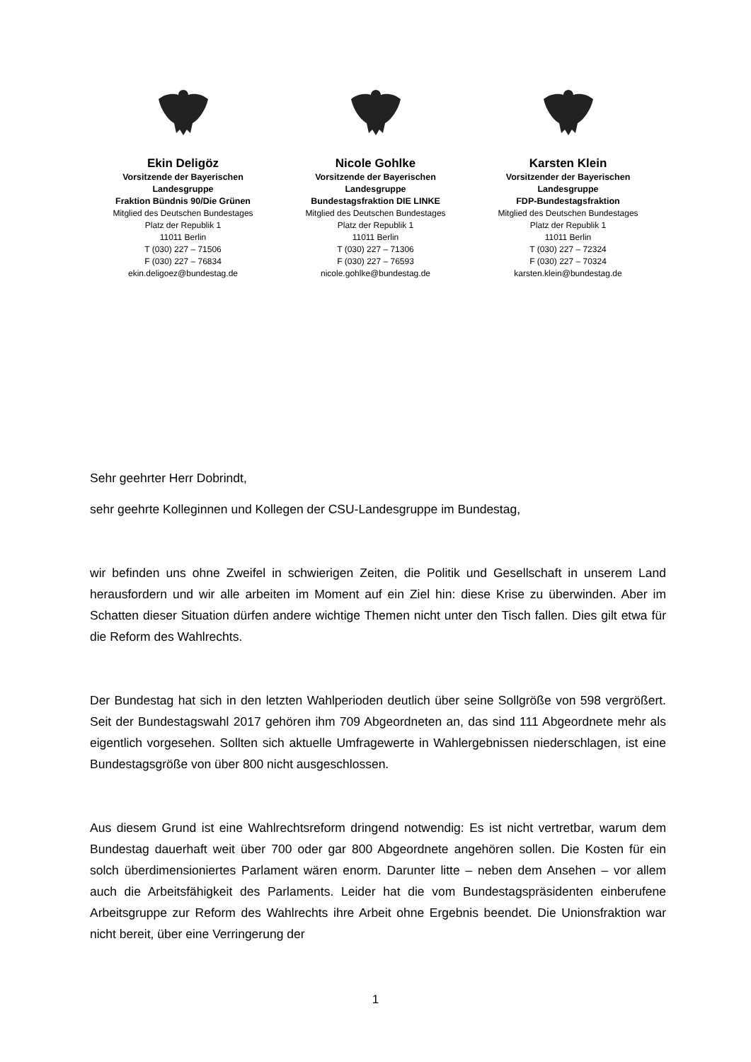Ekin Deligöz
Vorsitzende der Bayerischen
Landesgruppe
Fraktion Bündnis 90/Die Grünen
Mitglied des Deutschen Bundestages
Platz der Republik 1
11011 Berlin
T (030) 227 – 71506
F (030) 227 – 76834
ekin.deligoez@bundestag.de
Nicole Gohlke
Vorsitzende der Bayerischen
Landesgruppe
Bundestagsfraktion DIE LINKE
Mitglied des Deutschen Bundestages
Platz der Republik 1
11011 Berlin
T (030) 227 – 71306
F (030) 227 – 76593
nicole.gohlke@bundestag.de
Karsten Klein
Vorsitzender der Bayerischen
Landesgruppe
FDP-Bundestagsfraktion
Mitglied des Deutschen Bundestages
Platz der Republik 1
11011 Berlin
T (030) 227 – 72324
F (030) 227 – 70324
karsten.klein@bundestag.de
Sehr geehrter Herr Dobrindt,
sehr geehrte Kolleginnen und Kollegen der CSU-Landesgruppe im Bundestag,
wir befinden uns ohne Zweifel in schwierigen Zeiten, die Politik und Gesellschaft in unserem Land herausfordern und wir alle arbeiten im Moment auf ein Ziel hin: diese Krise zu überwinden. Aber im Schatten dieser Situation dürfen andere wichtige Themen nicht unter den Tisch fallen. Dies gilt etwa für die Reform des Wahlrechts.
Der Bundestag hat sich in den letzten Wahlperioden deutlich über seine Sollgröße von 598 vergrößert. Seit der Bundestagswahl 2017 gehören ihm 709 Abgeordneten an, das sind 111 Abgeordnete mehr als eigentlich vorgesehen. Sollten sich aktuelle Umfragewerte in Wahlergebnissen niederschlagen, ist eine Bundestagsgröße von über 800 nicht ausgeschlossen.
Aus diesem Grund ist eine Wahlrechtsreform dringend notwendig: Es ist nicht vertretbar, warum dem Bundestag dauerhaft weit über 700 oder gar 800 Abgeordnete angehören sollen. Die Kosten für ein solch überdimensioniertes Parlament wären enorm. Darunter litte – neben dem Ansehen – vor allem auch die Arbeitsfähigkeit des Parlaments. Leider hat die vom Bundestagspräsidenten einberufene Arbeitsgruppe zur Reform des Wahlrechts ihre Arbeit ohne Ergebnis beendet. Die Unionsfraktion war nicht bereit, über eine Verringerung der
1